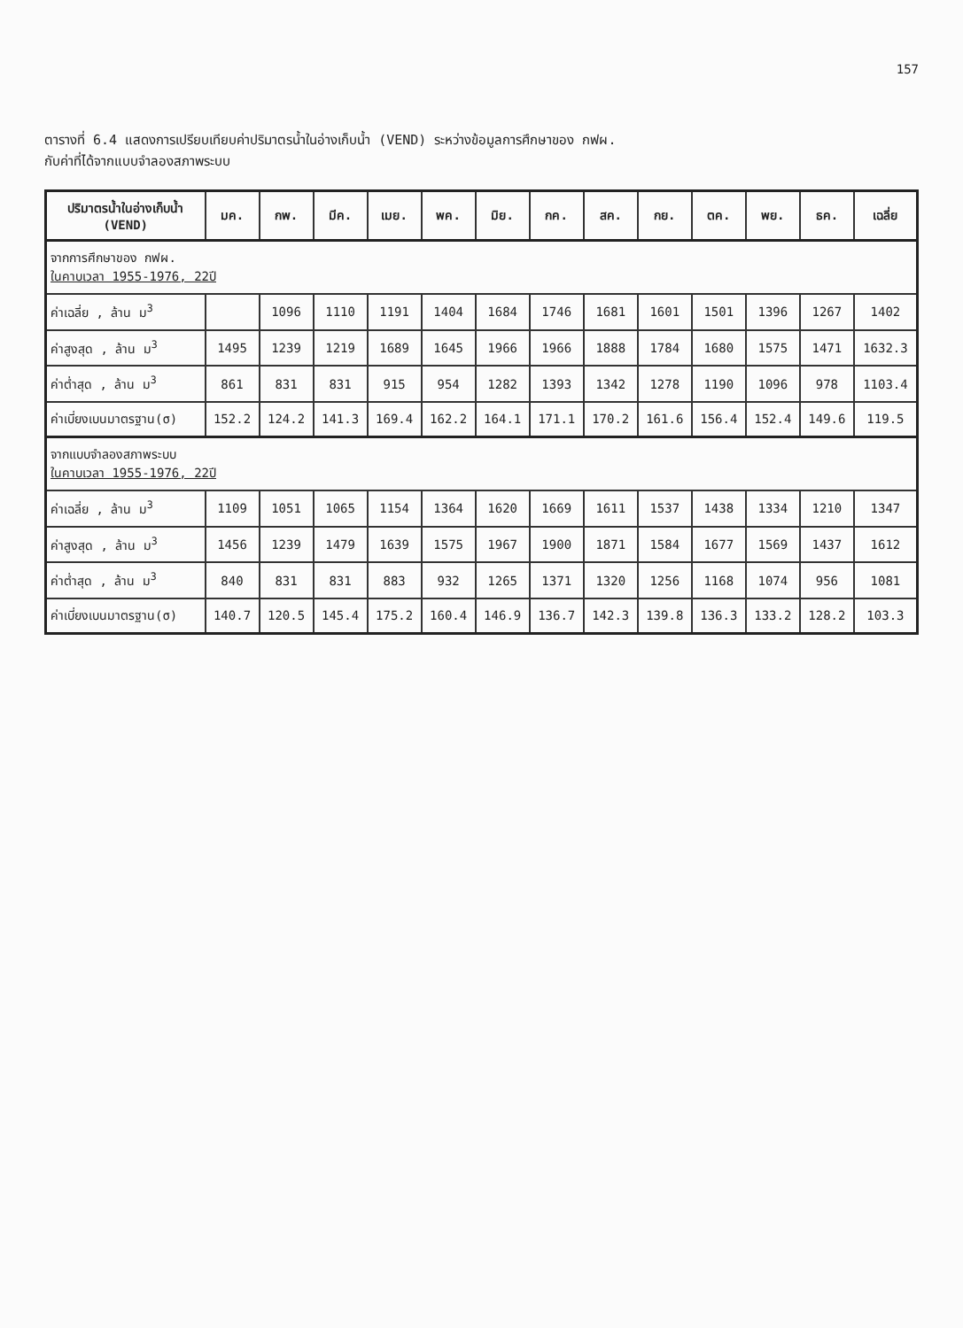157
ตารางที่ 6.4 แสดงการเปรียบเทียบค่าปริมาตรน้ำในอ่างเก็บน้ำ (VEND) ระหว่างข้อมูลการศึกษาของ กฟผ.
กับค่าที่ได้จากแบบจำลองสภาพระบบ
| ปริมาตรน้ำในอ่างเก็บน้ำ (VEND) | มค. | กพ. | มีค. | เมย. | พค. | มิย. | กค. | สค. | กย. | ตค. | พย. | ธค. | เฉลี่ย |
| --- | --- | --- | --- | --- | --- | --- | --- | --- | --- | --- | --- | --- | --- |
| จากการศึกษาของ กฟผ. ในคาบเวลา 1955-1976, 22ปี | | | | | | | | | | | | | |
| ค่าเฉลี่ย , ล้าน ม<sup>3</sup> | | 1096 | 1110 | 1191 | 1404 | 1684 | 1746 | 1681 | 1601 | 1501 | 1396 | 1267 | 1402 |
| ค่าสูงสุด , ล้าน ม<sup>3</sup> | 1495 | 1239 | 1219 | 1689 | 1645 | 1966 | 1966 | 1888 | 1784 | 1680 | 1575 | 1471 | 1632.3 |
| ค่าต่ำสุด , ล้าน ม<sup>3</sup> | 861 | 831 | 831 | 915 | 954 | 1282 | 1393 | 1342 | 1278 | 1190 | 1096 | 978 | 1103.4 |
| ค่าเบี่ยงเบนมาตรฐาน(σ) | 152.2 | 124.2 | 141.3 | 169.4 | 162.2 | 164.1 | 171.1 | 170.2 | 161.6 | 156.4 | 152.4 | 149.6 | 119.5 |
| จากแบบจำลองสภาพระบบ ในคาบเวลา 1955-1976, 22ปี | | | | | | | | | | | | | |
| ค่าเฉลี่ย , ล้าน ม<sup>3</sup> | 1109 | 1051 | 1065 | 1154 | 1364 | 1620 | 1669 | 1611 | 1537 | 1438 | 1334 | 1210 | 1347 |
| ค่าสูงสุด , ล้าน ม<sup>3</sup> | 1456 | 1239 | 1479 | 1639 | 1575 | 1967 | 1900 | 1871 | 1584 | 1677 | 1569 | 1437 | 1612 |
| ค่าต่ำสุด , ล้าน ม<sup>3</sup> | 840 | 831 | 831 | 883 | 932 | 1265 | 1371 | 1320 | 1256 | 1168 | 1074 | 956 | 1081 |
| ค่าเบี่ยงเบนมาตรฐาน(σ) | 140.7 | 120.5 | 145.4 | 175.2 | 160.4 | 146.9 | 136.7 | 142.3 | 139.8 | 136.3 | 133.2 | 128.2 | 103.3 |